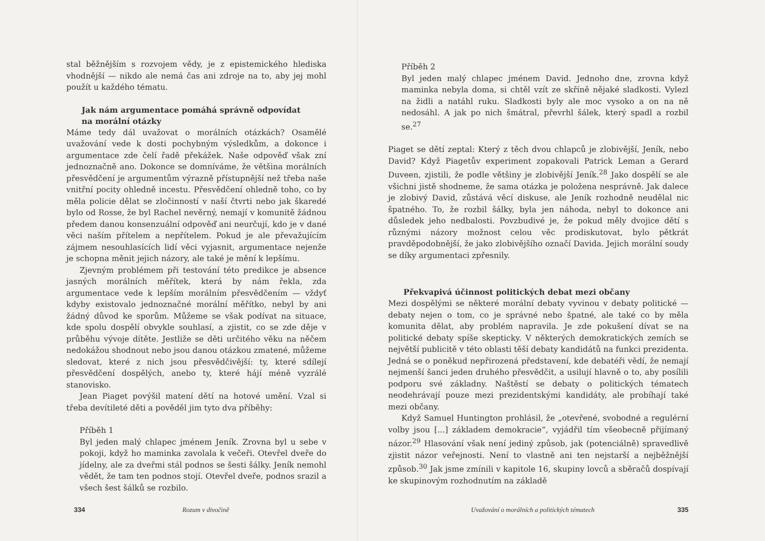stal běžnějším s rozvojem vědy, je z epistemického hlediska vhodnější — nikdo ale nemá čas ani zdroje na to, aby jej mohl použít u každého tématu.
Jak nám argumentace pomáhá správně odpovídat
na morální otázky
Máme tedy dál uvažovat o morálních otázkách? Osamělé uvažování vede k dosti pochybným výsledkům, a dokonce i argumentace zde čelí řadě překážek. Naše odpověď však zní jednoznačně ano. Dokonce se domníváme, že většina morálních přesvědčení je argumentům výrazně přístupnější než třeba naše vnitřní pocity ohledně incestu. Přesvědčení ohledně toho, co by měla policie dělat se zločinností v naší čtvrti nebo jak škaredé bylo od Rosse, že byl Rachel nevěrný, nemají v komunitě žádnou předem danou konsenzuální odpověď ani neurčují, kdo je v dané věci naším přítelem a nepřítelem. Pokud je ale převažujícím zájmem nesouhlasících lidí věci vyjasnit, argumentace nejenže je schopna měnit jejich názory, ale také je mění k lepšímu.
Zjevným problémem při testování této predikce je absence jasných morálních měřítek, která by nám řekla, zda argumentace vede k lepším morálním přesvědčením — vždyť kdyby existovalo jednoznačné morální měřítko, nebyl by ani žádný důvod ke sporům. Můžeme se však podívat na situace, kde spolu dospělí obvykle souhlasí, a zjistit, co se zde děje v průběhu vývoje dítěte. Jestliže se děti určitého věku na něčem nedokážou shodnout nebo jsou danou otázkou zmatené, můžeme sledovat, které z nich jsou přesvědčivější: ty, které sdílejí přesvědčení dospělých, anebo ty, které hájí méně vyzrálé stanovisko.
Jean Piaget povýšil matení dětí na hotové umění. Vzal si třeba devítileté děti a pověděl jim tyto dva příběhy:
Příběh 1
Byl jeden malý chlapec jménem Jeník. Zrovna byl u sebe v pokoji, když ho maminka zavolala k večeři. Otevřel dveře do jídelny, ale za dveřmi stál podnos se šesti šálky. Jeník nemohl vědět, že tam ten podnos stojí. Otevřel dveře, podnos srazil a všech šest šálků se rozbilo.
334 Rozum v divočině
Příběh 2
Byl jeden malý chlapec jménem David. Jednoho dne, zrovna když maminka nebyla doma, si chtěl vzít ze skříně nějaké sladkosti. Vylezl na židli a natáhl ruku. Sladkosti byly ale moc vysoko a on na ně nedosáhl. A jak po nich šmátral, převrhl šálek, který spadl a rozbil se.<sup>27</sup>
Piaget se dětí zeptal: Který z těch dvou chlapců je zlobivější, Jeník, nebo David? Když Piagetův experiment zopakovali Patrick Leman a Gerard Duveen, zjistili, že podle většiny je zlobivější Jeník.<sup>28</sup> Jako dospělí se ale všichni jistě shodneme, že sama otázka je položena nesprávně. Jak dalece je zlobivý David, zůstává věcí diskuse, ale Jeník rozhodně neudělal nic špatného. To, že rozbil šálky, byla jen náhoda, nebyl to dokonce ani důsledek jeho nedbalosti. Povzbudivé je, že pokud měly dvojice dětí s různými názory možnost celou věc prodiskutovat, bylo pětkrát pravděpodobnější, že jako zlobivějšího označí Davida. Jejich morální soudy se díky argumentaci zpřesnily.
Překvapivá účinnost politických debat mezi občany
Mezi dospělými se některé morální debaty vyvinou v debaty politické — debaty nejen o tom, co je správné nebo špatné, ale také co by měla komunita dělat, aby problém napravila. Je zde pokušení dívat se na politické debaty spíše skepticky. V některých demokratických zemích se největší publicitě v této oblasti těší debaty kandidátů na funkci prezidenta. Jedná se o poněkud nepřirozená představení, kde debatéři vědí, že nemají nejmenší šanci jeden druhého přesvědčit, a usilují hlavně o to, aby posílili podporu své základny. Naštěstí se debaty o politických tématech neodehrávají pouze mezi prezidentskými kandidáty, ale probíhají také mezi občany.
Když Samuel Huntington prohlásil, že „otevřené, svobodné a regulérní volby jsou [...] základem demokracie“, vyjádřil tím všeobecně přijímaný názor.<sup>29</sup> Hlasování však není jediný způsob, jak (potenciálně) spravedlivě zjistit názor veřejnosti. Není to vlastně ani ten nejstarší a nejběžnější způsob.<sup>30</sup> Jak jsme zmínili v kapitole 16, skupiny lovců a sběračů dospívají ke skupinovým rozhodnutím na základě
Uvažování o morálních a politických tématech 335